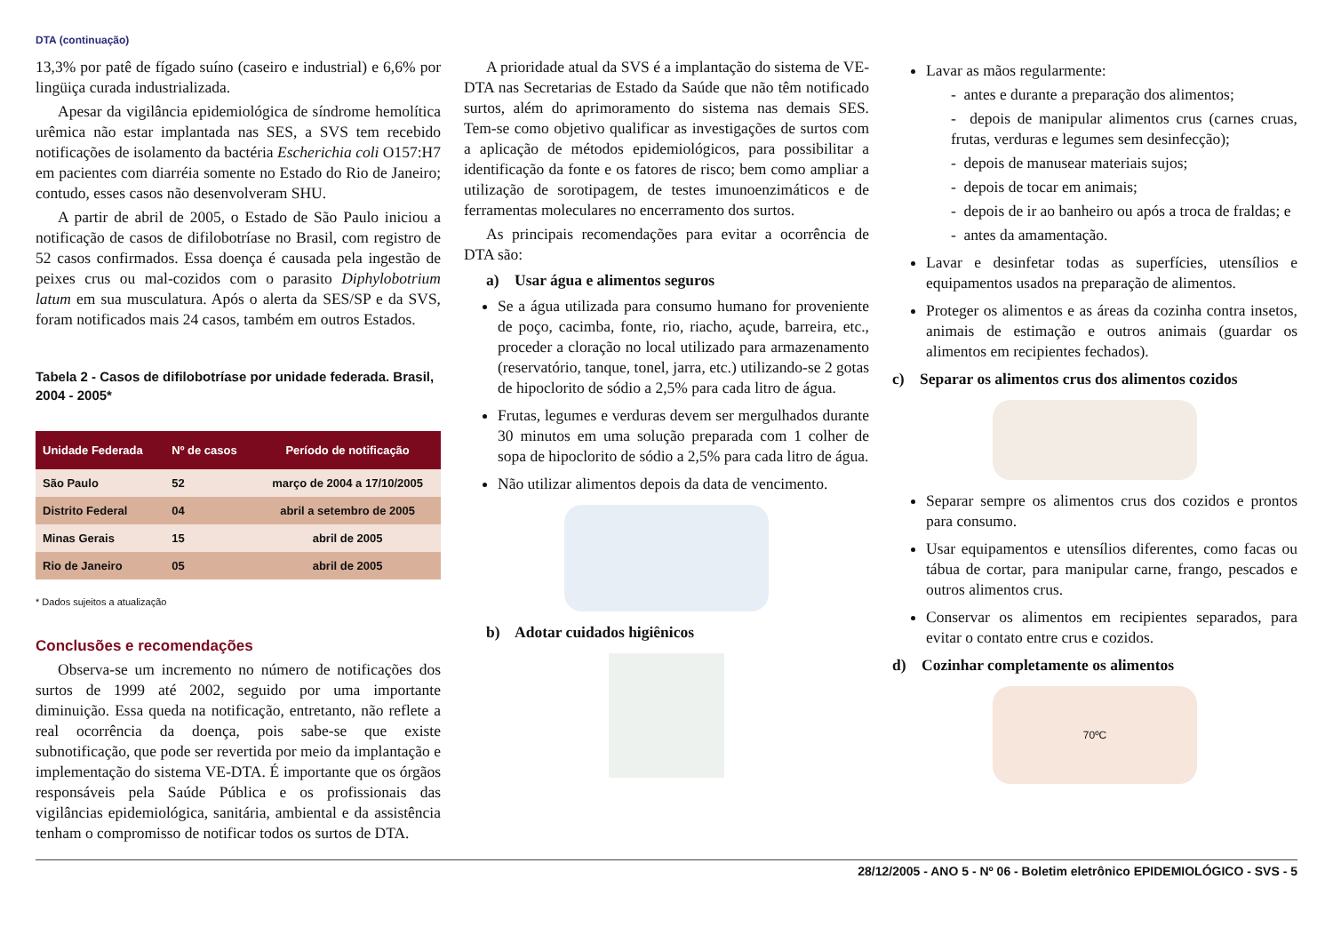DTA (continuação)
13,3% por patê de fígado suíno (caseiro e industrial) e 6,6% por lingüiça curada industrializada.
Apesar da vigilância epidemiológica de síndrome hemolítica urêmica não estar implantada nas SES, a SVS tem recebido notificações de isolamento da bactéria Escherichia coli O157:H7 em pacientes com diarréia somente no Estado do Rio de Janeiro; contudo, esses casos não desenvolveram SHU.
A partir de abril de 2005, o Estado de São Paulo iniciou a notificação de casos de difilobotríase no Brasil, com registro de 52 casos confirmados. Essa doença é causada pela ingestão de peixes crus ou mal-cozidos com o parasito Diphylobotrium latum em sua musculatura. Após o alerta da SES/SP e da SVS, foram notificados mais 24 casos, também em outros Estados.
Tabela 2 - Casos de difilobotríase por unidade federada. Brasil, 2004 - 2005*
| Unidade Federada | Nº de casos | Período de notificação |
| --- | --- | --- |
| São Paulo | 52 | março de 2004 a 17/10/2005 |
| Distrito Federal | 04 | abril a setembro de 2005 |
| Minas Gerais | 15 | abril de 2005 |
| Rio de Janeiro | 05 | abril de 2005 |
* Dados sujeitos a atualização
Conclusões e recomendações
Observa-se um incremento no número de notificações dos surtos de 1999 até 2002, seguido por uma importante diminuição. Essa queda na notificação, entretanto, não reflete a real ocorrência da doença, pois sabe-se que existe subnotificação, que pode ser revertida por meio da implantação e implementação do sistema VE-DTA. É importante que os órgãos responsáveis pela Saúde Pública e os profissionais das vigilâncias epidemiológica, sanitária, ambiental e da assistência tenham o compromisso de notificar todos os surtos de DTA.
A prioridade atual da SVS é a implantação do sistema de VE-DTA nas Secretarias de Estado da Saúde que não têm notificado surtos, além do aprimoramento do sistema nas demais SES. Tem-se como objetivo qualificar as investigações de surtos com a aplicação de métodos epidemiológicos, para possibilitar a identificação da fonte e os fatores de risco; bem como ampliar a utilização de sorotipagem, de testes imunoenzimáticos e de ferramentas moleculares no encerramento dos surtos.
As principais recomendações para evitar a ocorrência de DTA são:
a) Usar água e alimentos seguros
Se a água utilizada para consumo humano for proveniente de poço, cacimba, fonte, rio, riacho, açude, barreira, etc., proceder a cloração no local utilizado para armazenamento (reservatório, tanque, tonel, jarra, etc.) utilizando-se 2 gotas de hipoclorito de sódio a 2,5% para cada litro de água.
Frutas, legumes e verduras devem ser mergulhados durante 30 minutos em uma solução preparada com 1 colher de sopa de hipoclorito de sódio a 2,5% para cada litro de água.
Não utilizar alimentos depois da data de vencimento.
b) Adotar cuidados higiênicos
Lavar as mãos regularmente:
- antes e durante a preparação dos alimentos;
- depois de manipular alimentos crus (carnes cruas, frutas, verduras e legumes sem desinfecção);
- depois de manusear materiais sujos;
- depois de tocar em animais;
- depois de ir ao banheiro ou após a troca de fraldas; e
- antes da amamentação.
Lavar e desinfetar todas as superfícies, utensílios e equipamentos usados na preparação de alimentos.
Proteger os alimentos e as áreas da cozinha contra insetos, animais de estimação e outros animais (guardar os alimentos em recipientes fechados).
c) Separar os alimentos crus dos alimentos cozidos
Separar sempre os alimentos crus dos cozidos e prontos para consumo.
Usar equipamentos e utensílios diferentes, como facas ou tábua de cortar, para manipular carne, frango, pescados e outros alimentos crus.
Conservar os alimentos em recipientes separados, para evitar o contato entre crus e cozidos.
d) Cozinhar completamente os alimentos
70ºC
28/12/2005 - ANO 5 - Nº 06 - Boletim eletrônico EPIDEMIOLÓGICO - SVS - 5